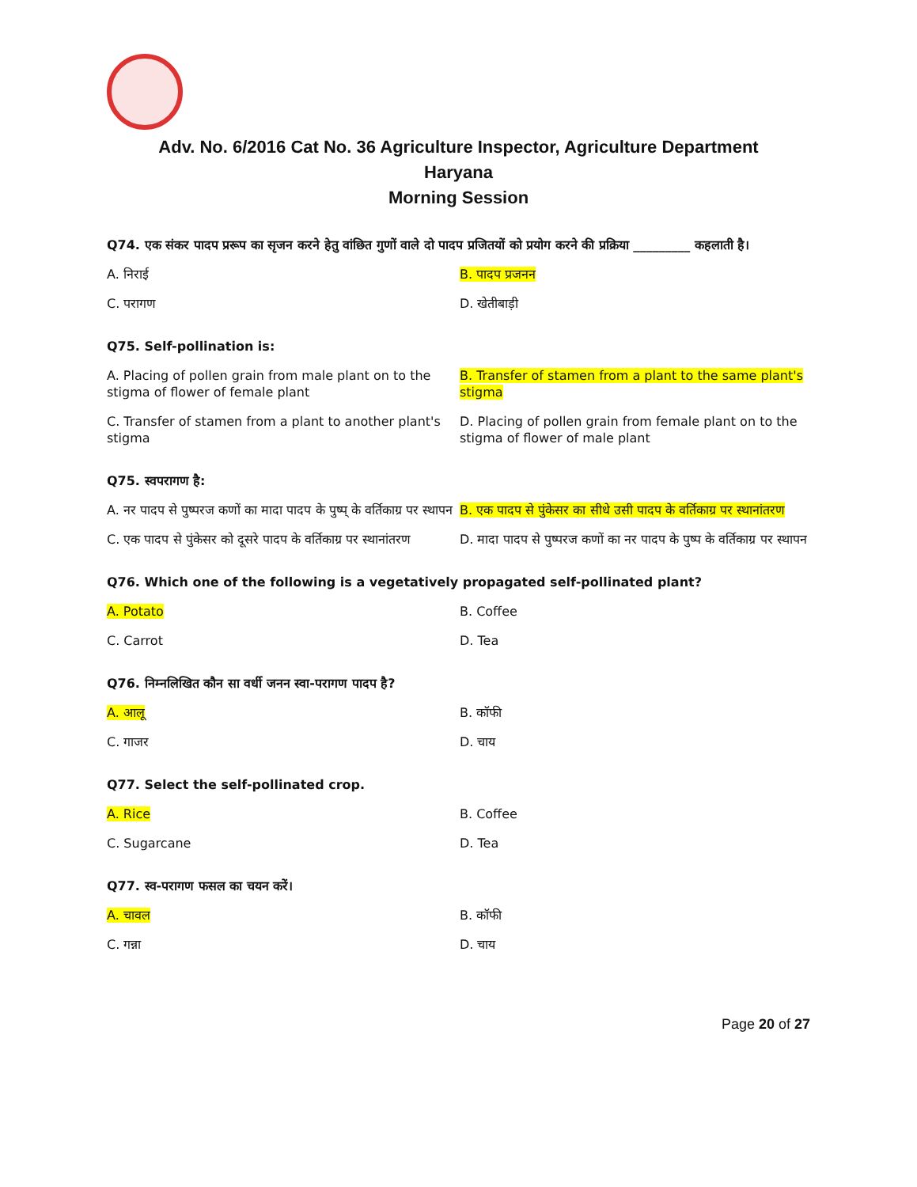Adv. No. 6/2016 Cat No. 36 Agriculture Inspector, Agriculture Department
Haryana
Morning Session
Q74. एक संकर पादप प्ररूप का सृजन करने हेतु वांछित गुणों वाले दो पादप प्रजितयों को प्रयोग करने की प्रक्रिया _________ कहलाती है।
A. निराई
B. पादप प्रजनन
C. परागण
D. खेतीबाड़ी
Q75. Self-pollination is:
A. Placing of pollen grain from male plant on to the stigma of flower of female plant
B. Transfer of stamen from a plant to the same plant's stigma
C. Transfer of stamen from a plant to another plant's stigma
D. Placing of pollen grain from female plant on to the stigma of flower of male plant
Q75. स्वपरागण है:
A. नर पादप से पुष्परज कणों का मादा पादप के पुष्प् के वर्तिकाग्र पर स्थापन
B. एक पादप से पुंकेसर का सीधे उसी पादप के वर्तिकाग्र पर स्थानांतरण
C. एक पादप से पुंकेसर को दूसरे पादप के वर्तिकाग्र पर स्थानांतरण
D. मादा पादप से पुष्परज कणों का नर पादप के पुष्प के वर्तिकाग्र पर स्थापन
Q76. Which one of the following is a vegetatively propagated self-pollinated plant?
A. Potato
B. Coffee
C. Carrot
D. Tea
Q76. निम्नलिखित कौन सा वर्धी जनन स्वा-परागण पादप है?
A. आलू
B. कॉफी
C. गाजर
D. चाय
Q77. Select the self-pollinated crop.
A. Rice
B. Coffee
C. Sugarcane
D. Tea
Q77. स्व-परागण फसल का चयन करें।
A. चावल
B. कॉफी
C. गन्ना
D. चाय
Page 20 of 27